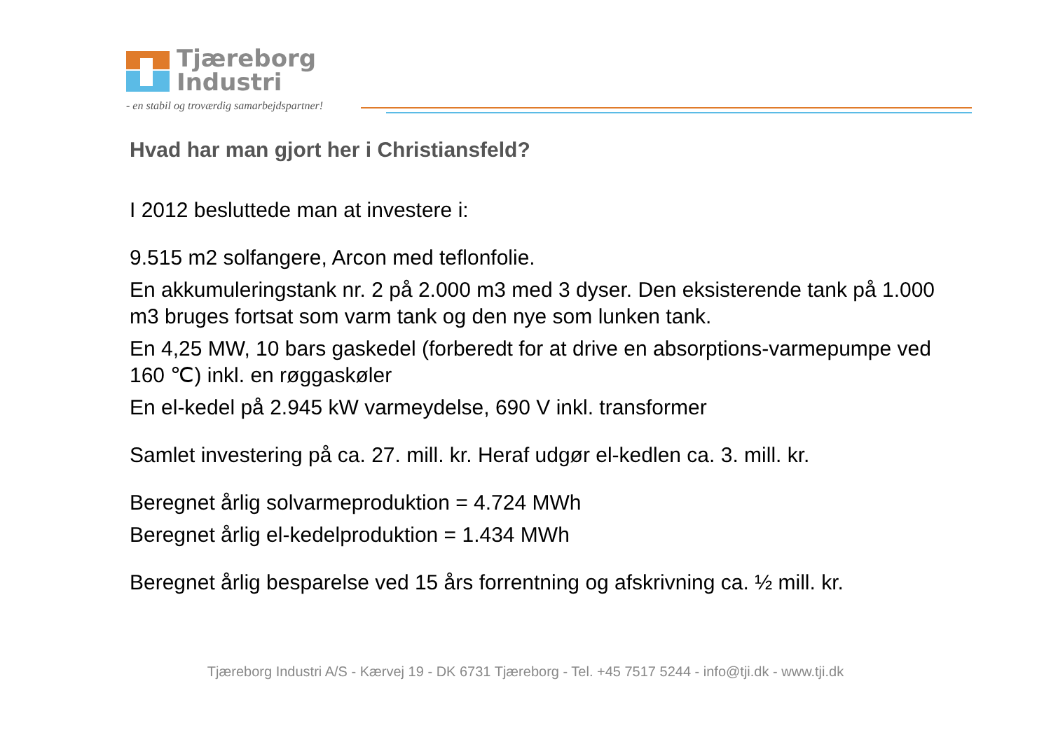Tjæreborg
Industri
- en stabil og troværdig samarbejdspartner!
Hvad har man gjort her i Christiansfeld?
I 2012 besluttede man at investere i:
9.515 m2 solfangere, Arcon med teflonfolie.
En akkumuleringstank nr. 2 på 2.000 m3 med 3 dyser. Den eksisterende tank på 1.000 m3 bruges fortsat som varm tank og den nye som lunken tank.
En 4,25 MW, 10 bars gaskedel (forberedt for at drive en absorptions-varmepumpe ved 160 ℃) inkl. en røggaskøler
En el-kedel på 2.945 kW varmeydelse, 690 V inkl. transformer
Samlet investering på ca. 27. mill. kr. Heraf udgør el-kedlen ca. 3. mill. kr.
Beregnet årlig solvarmeproduktion = 4.724 MWh
Beregnet årlig el-kedelproduktion = 1.434 MWh
Beregnet årlig besparelse ved 15 års forrentning og afskrivning ca. ½ mill. kr.
Tjæreborg Industri A/S - Kærvej 19 - DK 6731 Tjæreborg - Tel. +45 7517 5244 - info@tji.dk - www.tji.dk